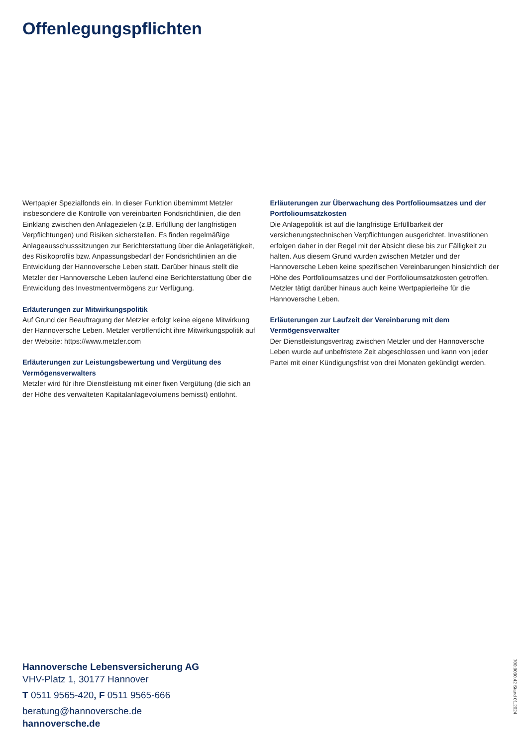Offenlegungspflichten
Wertpapier Spezialfonds ein. In dieser Funktion übernimmt Metzler insbesondere die Kontrolle von vereinbarten Fondsrichtlinien, die den Einklang zwischen den Anlagezielen (z.B. Erfüllung der langfristigen Verpflichtungen) und Risiken sicherstellen. Es finden regelmäßige Anlageausschusssitzungen zur Berichterstattung über die Anlagetätigkeit, des Risikoprofils bzw. Anpassungsbedarf der Fondsrichtlinien an die Entwicklung der Hannoversche Leben statt. Darüber hinaus stellt die Metzler der Hannoversche Leben laufend eine Berichterstattung über die Entwicklung des Investmentvermögens zur Verfügung.
Erläuterungen zur Mitwirkungspolitik
Auf Grund der Beauftragung der Metzler erfolgt keine eigene Mitwirkung der Hannoversche Leben. Metzler veröffentlicht ihre Mitwirkungspolitik auf der Website: https://www.metzler.com
Erläuterungen zur Leistungsbewertung und Vergütung des Vermögensverwalters
Metzler wird für ihre Dienstleistung mit einer fixen Vergütung (die sich an der Höhe des verwalteten Kapitalanlagevolumens bemisst) entlohnt.
Erläuterungen zur Überwachung des Portfolioumsatzes und der Portfolioumsatzkosten
Die Anlagepolitik ist auf die langfristige Erfüllbarkeit der versicherungstechnischen Verpflichtungen ausgerichtet. Investitionen erfolgen daher in der Regel mit der Absicht diese bis zur Fälligkeit zu halten. Aus diesem Grund wurden zwischen Metzler und der Hannoversche Leben keine spezifischen Vereinbarungen hinsichtlich der Höhe des Portfolioumsatzes und der Portfolioumsatzkosten getroffen. Metzler tätigt darüber hinaus auch keine Wertpapierleihe für die Hannoversche Leben.
Erläuterungen zur Laufzeit der Vereinbarung mit dem Vermögensverwalter
Der Dienstleistungsvertrag zwischen Metzler und der Hannoversche Leben wurde auf unbefristete Zeit abgeschlossen und kann von jeder Partei mit einer Kündigungsfrist von drei Monaten gekündigt werden.
Hannoversche Lebensversicherung AG
VHV-Platz 1, 30177 Hannover
T 0511 9565-420, F 0511 9565-666
beratung@hannoversche.de
hannoversche.de
700.0030.42 Stand 01.2024